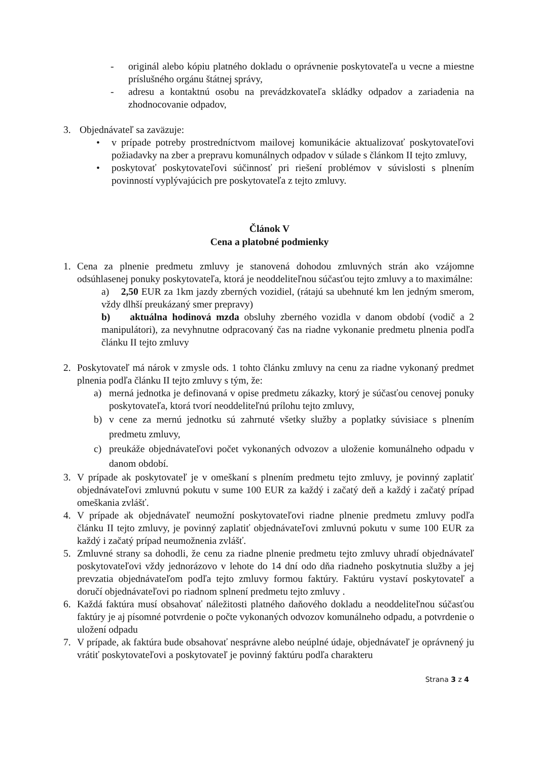- originál alebo kópiu platného dokladu o oprávnenie poskytovateľa u vecne a miestne príslušného orgánu štátnej správy,
- adresu a kontaktnú osobu na prevádzkovateľa skládky odpadov a zariadenia na zhodnocovanie odpadov,
3. Objednávateľ sa zaväzuje:
• v prípade potreby prostredníctvom mailovej komunikácie aktualizovať poskytovateľovi požiadavky na zber a prepravu komunálnych odpadov v súlade s článkom II tejto zmluvy,
• poskytovať poskytovateľovi súčinnosť pri riešení problémov v súvislosti s plnením povinností vyplývajúcich pre poskytovateľa z tejto zmluvy.
Článok V
Cena a platobné podmienky
1. Cena za plnenie predmetu zmluvy je stanovená dohodou zmluvných strán ako vzájomne odsúhlasenej ponuky poskytovateľa, ktorá je neoddeliteľnou súčasťou tejto zmluvy a to maximálne:
a) 2,50 EUR za 1km jazdy zberných vozidiel, (rátajú sa ubehnuté km len jedným smerom, vždy dlhší preukázaný smer prepravy)
b) aktuálna hodinová mzda obsluhy zberného vozidla v danom období (vodič a 2 manipulátori), za nevyhnutne odpracovaný čas na riadne vykonanie predmetu plnenia podľa článku II tejto zmluvy
2. Poskytovateľ má nárok v zmysle ods. 1 tohto článku zmluvy na cenu za riadne vykonaný predmet plnenia podľa článku II tejto zmluvy s tým, že:
a) merná jednotka je definovaná v opise predmetu zákazky, ktorý je súčasťou cenovej ponuky poskytovateľa, ktorá tvorí neoddeliteľnú prílohu tejto zmluvy,
b) v cene za mernú jednotku sú zahrnuté všetky služby a poplatky súvisiace s plnením predmetu zmluvy,
c) preukáže objednávateľovi počet vykonaných odvozov a uloženie komunálneho odpadu v danom období.
3. V prípade ak poskytovateľ je v omeškaní s plnením predmetu tejto zmluvy, je povinný zaplatiť objednávateľovi zmluvnú pokutu v sume 100 EUR za každý i začatý deň a každý i začatý prípad omeškania zvlášť.
4. V prípade ak objednávateľ neumožní poskytovateľovi riadne plnenie predmetu zmluvy podľa článku II tejto zmluvy, je povinný zaplatiť objednávateľovi zmluvnú pokutu v sume 100 EUR za každý i začatý prípad neumožnenia zvlášť.
5. Zmluvné strany sa dohodli, že cenu za riadne plnenie predmetu tejto zmluvy uhradí objednávateľ poskytovateľovi vždy jednorázovo v lehote do 14 dní odo dňa riadneho poskytnutia služby a jej prevzatia objednávateľom podľa tejto zmluvy formou faktúry. Faktúru vystaví poskytovateľ a doručí objednávateľovi po riadnom splnení predmetu tejto zmluvy .
6. Každá faktúra musí obsahovať náležitosti platného daňového dokladu a neoddeliteľnou súčasťou faktúry je aj písomné potvrdenie o počte vykonaných odvozov komunálneho odpadu, a potvrdenie o uložení odpadu
7. V prípade, ak faktúra bude obsahovať nesprávne alebo neúplné údaje, objednávateľ je oprávnený ju vrátiť poskytovateľovi a poskytovateľ je povinný faktúru podľa charakteru
Strana 3 z 4